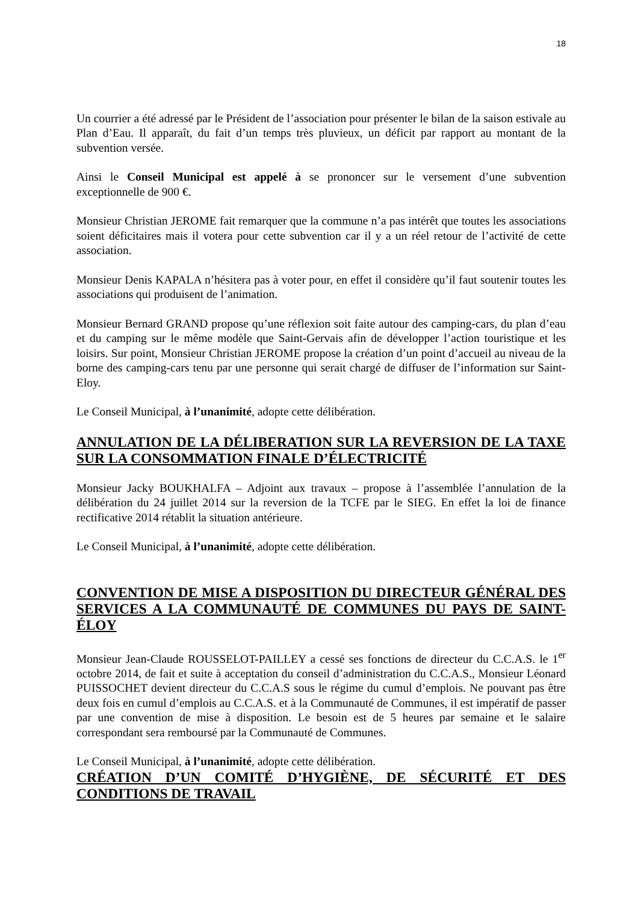18
Un courrier a été adressé par le Président de l’association pour présenter le bilan de la saison estivale au Plan d’Eau. Il apparaît, du fait d’un temps très pluvieux, un déficit par rapport au montant de la subvention versée.
Ainsi le Conseil Municipal est appelé à se prononcer sur le versement d’une subvention exceptionnelle de 900 €.
Monsieur Christian JEROME fait remarquer que la commune n’a pas intérêt que toutes les associations soient déficitaires mais il votera pour cette subvention car il y a un réel retour de l’activité de cette association.
Monsieur Denis KAPALA n’hésitera pas à voter pour, en effet il considère qu’il faut soutenir toutes les associations qui produisent de l’animation.
Monsieur Bernard GRAND propose qu’une réflexion soit faite autour des camping-cars, du plan d’eau et du camping sur le même modèle que Saint-Gervais afin de développer l’action touristique et les loisirs. Sur point, Monsieur Christian JEROME propose la création d’un point d’accueil au niveau de la borne des camping-cars tenu par une personne qui serait chargé de diffuser de l’information sur Saint-Eloy.
Le Conseil Municipal, à l’unanimité, adopte cette délibération.
ANNULATION DE LA DÉLIBERATION SUR LA REVERSION DE LA TAXE SUR LA CONSOMMATION FINALE D’ÉLECTRICITÉ
Monsieur Jacky BOUKHALFA – Adjoint aux travaux – propose à l’assemblée l’annulation de la délibération du 24 juillet 2014 sur la reversion de la TCFE par le SIEG. En effet la loi de finance rectificative 2014 rétablit la situation antérieure.
Le Conseil Municipal, à l’unanimité, adopte cette délibération.
CONVENTION DE MISE A DISPOSITION DU DIRECTEUR GÉNÉRAL DES SERVICES A LA COMMUNAUTÉ DE COMMUNES DU PAYS DE SAINT-ÉLOY
Monsieur Jean-Claude ROUSSELOT-PAILLEY a cessé ses fonctions de directeur du C.C.A.S. le 1<sup>er</sup> octobre 2014, de fait et suite à acceptation du conseil d’administration du C.C.A.S., Monsieur Léonard PUISSOCHET devient directeur du C.C.A.S sous le régime du cumul d’emplois. Ne pouvant pas être deux fois en cumul d’emplois au C.C.A.S. et à la Communauté de Communes, il est impératif de passer par une convention de mise à disposition. Le besoin est de 5 heures par semaine et le salaire correspondant sera remboursé par la Communauté de Communes.
Le Conseil Municipal, à l’unanimité, adopte cette délibération.
CRÉATION D’UN COMITÉ D’HYGIÈNE, DE SÉCURITÉ ET DES CONDITIONS DE TRAVAIL